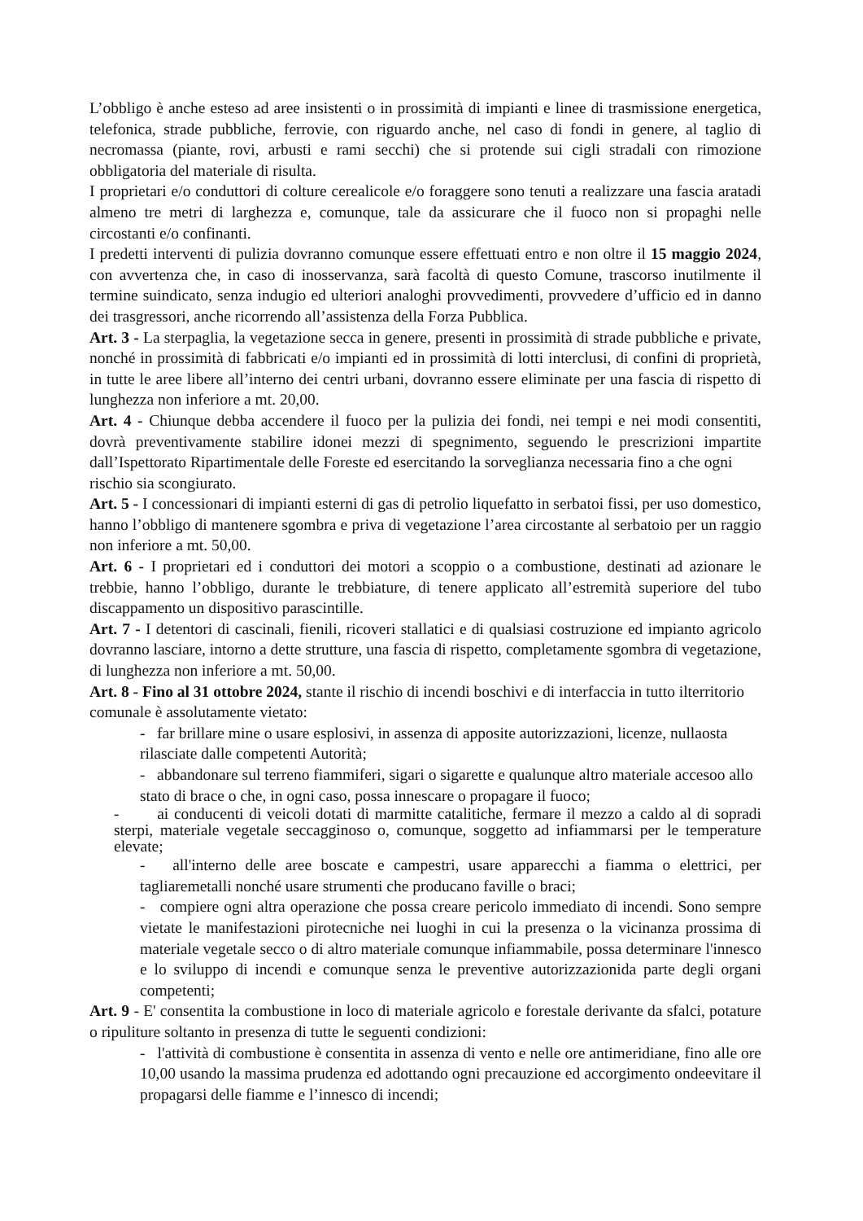L’obbligo è anche esteso ad aree insistenti o in prossimità di impianti e linee di trasmissione energetica, telefonica, strade pubbliche, ferrovie, con riguardo anche, nel caso di fondi in genere, al taglio di necromassa (piante, rovi, arbusti e rami secchi) che si protende sui cigli stradali con rimozione obbligatoria del materiale di risulta.
I proprietari e/o conduttori di colture cerealicole e/o foraggere sono tenuti a realizzare una fascia aratadi almeno tre metri di larghezza e, comunque, tale da assicurare che il fuoco non si propaghi nelle circostanti e/o confinanti.
I predetti interventi di pulizia dovranno comunque essere effettuati entro e non oltre il 15 maggio 2024, con avvertenza che, in caso di inosservanza, sarà facoltà di questo Comune, trascorso inutilmente il termine suindicato, senza indugio ed ulteriori analoghi provvedimenti, provvedere d’ufficio ed in danno dei trasgressori, anche ricorrendo all’assistenza della Forza Pubblica.
Art. 3 - La sterpaglia, la vegetazione secca in genere, presenti in prossimità di strade pubbliche e private, nonché in prossimità di fabbricati e/o impianti ed in prossimità di lotti interclusi, di confini di proprietà, in tutte le aree libere all’interno dei centri urbani, dovranno essere eliminate per una fascia di rispetto di lunghezza non inferiore a mt. 20,00.
Art. 4 - Chiunque debba accendere il fuoco per la pulizia dei fondi, nei tempi e nei modi consentiti, dovrà preventivamente stabilire idonei mezzi di spegnimento, seguendo le prescrizioni impartite dall’Ispettorato Ripartimentale delle Foreste ed esercitando la sorveglianza necessaria fino a che ogni
rischio sia scongiurato.
Art. 5 - I concessionari di impianti esterni di gas di petrolio liquefatto in serbatoi fissi, per uso domestico, hanno l’obbligo di mantenere sgombra e priva di vegetazione l’area circostante al serbatoio per un raggio non inferiore a mt. 50,00.
Art. 6 - I proprietari ed i conduttori dei motori a scoppio o a combustione, destinati ad azionare le trebbie, hanno l’obbligo, durante le trebbiature, di tenere applicato all’estremità superiore del tubo discappamento un dispositivo parascintille.
Art. 7 - I detentori di cascinali, fienili, ricoveri stallatici e di qualsiasi costruzione ed impianto agricolo dovranno lasciare, intorno a dette strutture, una fascia di rispetto, completamente sgombra di vegetazione, di lunghezza non inferiore a mt. 50,00.
Art. 8 - Fino al 31 ottobre 2024, stante il rischio di incendi boschivi e di interfaccia in tutto ilterritorio comunale è assolutamente vietato:
- far brillare mine o usare esplosivi, in assenza di apposite autorizzazioni, licenze, nullaosta rilasciate dalle competenti Autorità;
- abbandonare sul terreno fiammiferi, sigari o sigarette e qualunque altro materiale accesoo allo stato di brace o che, in ogni caso, possa innescare o propagare il fuoco;
- ai conducenti di veicoli dotati di marmitte catalitiche, fermare il mezzo a caldo al di sopradi sterpi, materiale vegetale seccagginoso o, comunque, soggetto ad infiammarsi per le temperature elevate;
- all'interno delle aree boscate e campestri, usare apparecchi a fiamma o elettrici, per tagliaremetalli nonché usare strumenti che producano faville o braci;
- compiere ogni altra operazione che possa creare pericolo immediato di incendi. Sono sempre vietate le manifestazioni pirotecniche nei luoghi in cui la presenza o la vicinanza prossima di materiale vegetale secco o di altro materiale comunque infiammabile, possa determinare l'innesco e lo sviluppo di incendi e comunque senza le preventive autorizzazionida parte degli organi competenti;
Art. 9 - E' consentita la combustione in loco di materiale agricolo e forestale derivante da sfalci, potature o ripuliture soltanto in presenza di tutte le seguenti condizioni:
- l'attività di combustione è consentita in assenza di vento e nelle ore antimeridiane, fino alle ore 10,00 usando la massima prudenza ed adottando ogni precauzione ed accorgimento ondeevitare il propagarsi delle fiamme e l’innesco di incendi;